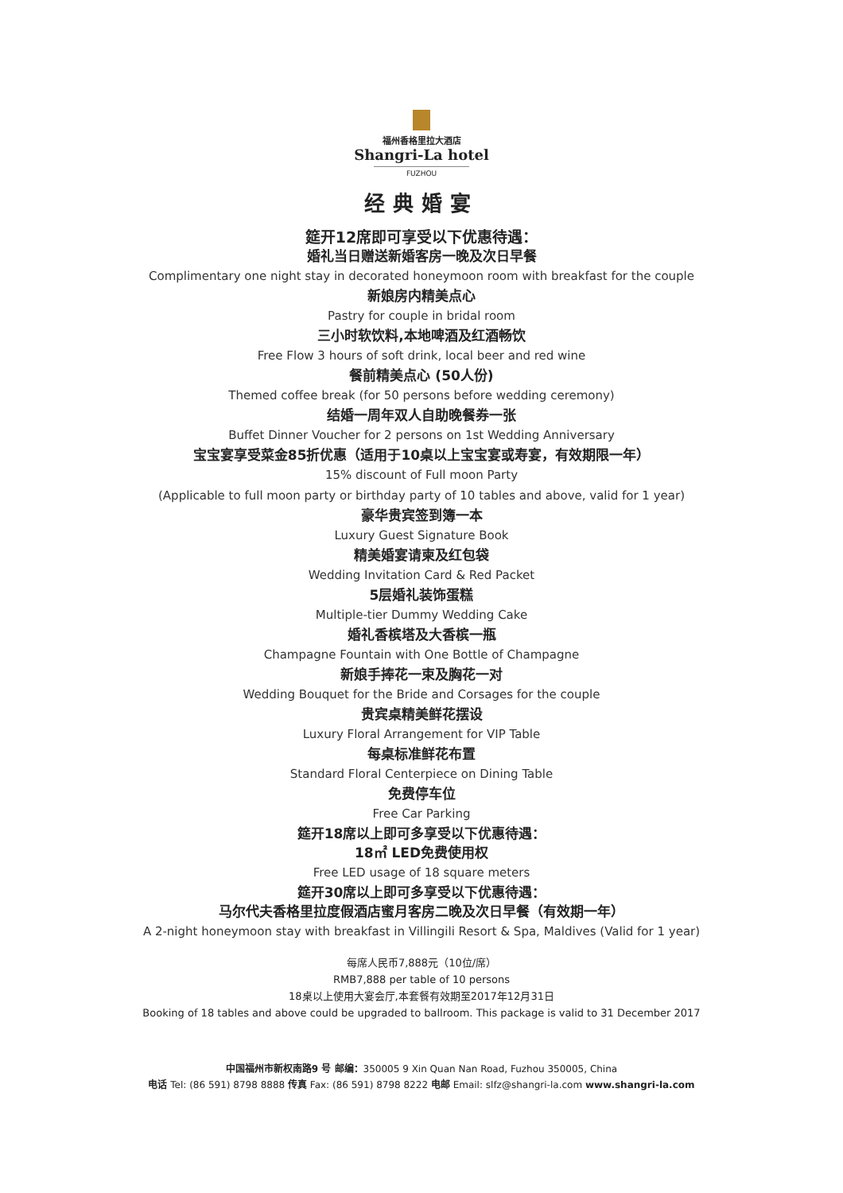福州香格里拉大酒店
Shangri-La hotel
FUZHOU
经典婚宴
筵开12席即可享受以下优惠待遇：
婚礼当日赠送新婚客房一晚及次日早餐
Complimentary one night stay in decorated honeymoon room with breakfast for the couple
新娘房内精美点心
Pastry for couple in bridal room
三小时软饮料,本地啤酒及红酒畅饮
Free Flow 3 hours of soft drink, local beer and red wine
餐前精美点心 (50人份)
Themed coffee break (for 50 persons before wedding ceremony)
结婚一周年双人自助晚餐券一张
Buffet Dinner Voucher for 2 persons on 1st Wedding Anniversary
宝宝宴享受菜金85折优惠（适用于10桌以上宝宝宴或寿宴，有效期限一年）
15% discount of Full moon Party
(Applicable to full moon party or birthday party of 10 tables and above, valid for 1 year)
豪华贵宾签到簿一本
Luxury Guest Signature Book
精美婚宴请柬及红包袋
Wedding Invitation Card & Red Packet
5层婚礼装饰蛋糕
Multiple-tier Dummy Wedding Cake
婚礼香槟塔及大香槟一瓶
Champagne Fountain with One Bottle of Champagne
新娘手捧花一束及胸花一对
Wedding Bouquet for the Bride and Corsages for the couple
贵宾桌精美鲜花摆设
Luxury Floral Arrangement for VIP Table
每桌标准鲜花布置
Standard Floral Centerpiece on Dining Table
免费停车位
Free Car Parking
筵开18席以上即可多享受以下优惠待遇：
18㎡ LED免费使用权
Free LED usage of 18 square meters
筵开30席以上即可多享受以下优惠待遇：
马尔代夫香格里拉度假酒店蜜月客房二晚及次日早餐（有效期一年）
A 2-night honeymoon stay with breakfast in Villingili Resort & Spa, Maldives (Valid for 1 year)
每席人民币7,888元（10位/席）
RMB7,888 per table of 10 persons
18桌以上使用大宴会厅,本套餐有效期至2017年12月31日
Booking of 18 tables and above could be upgraded to ballroom. This package is valid to 31 December 2017
中国福州市新权南路9 号 邮编：350005 9 Xin Quan Nan Road, Fuzhou 350005, China
电话 Tel: (86 591) 8798 8888 传真 Fax: (86 591) 8798 8222 电邮 Email: slfz@shangri-la.com www.shangri-la.com